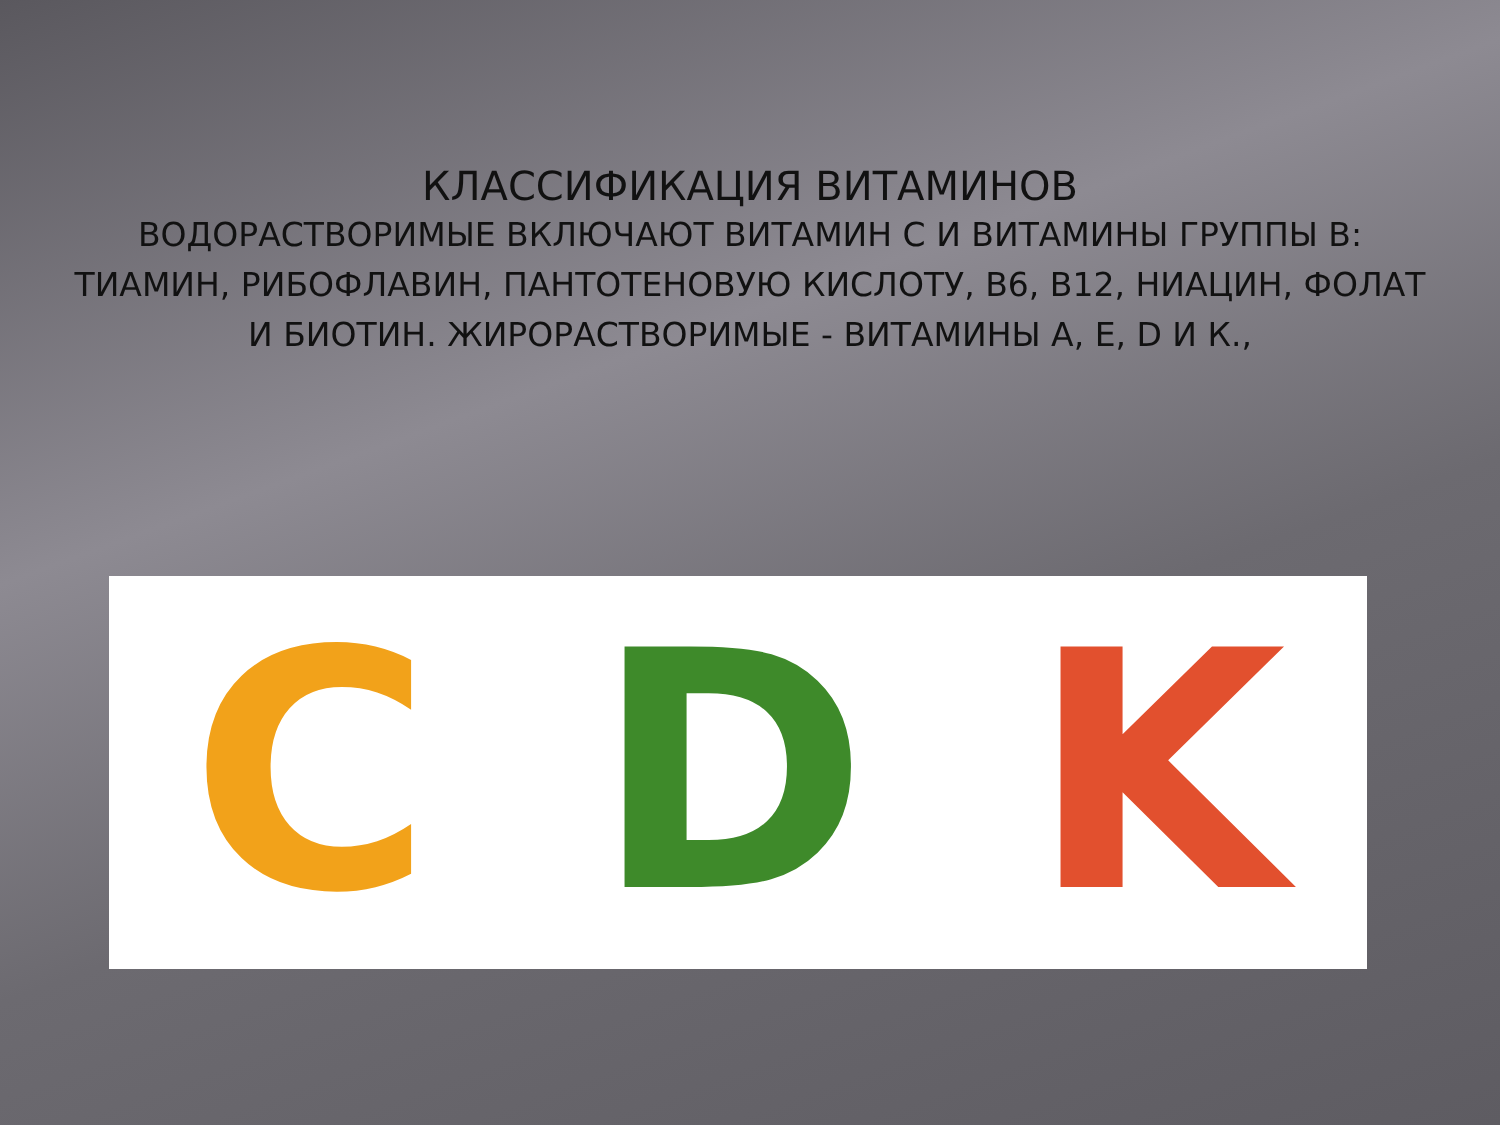КЛАССИФИКАЦИЯ ВИТАМИНОВ
ВОДОРАСТВОРИМЫЕ ВКЛЮЧАЮТ ВИТАМИН С И ВИТАМИНЫ ГРУППЫ В: ТИАМИН, РИБОФЛАВИН, ПАНТОТЕНОВУЮ КИСЛОТУ, В6, В12, НИАЦИН, ФОЛАТ И БИОТИН. ЖИРОРАСТВОРИМЫЕ - ВИТАМИНЫ А, Е, D И К.,
C D K